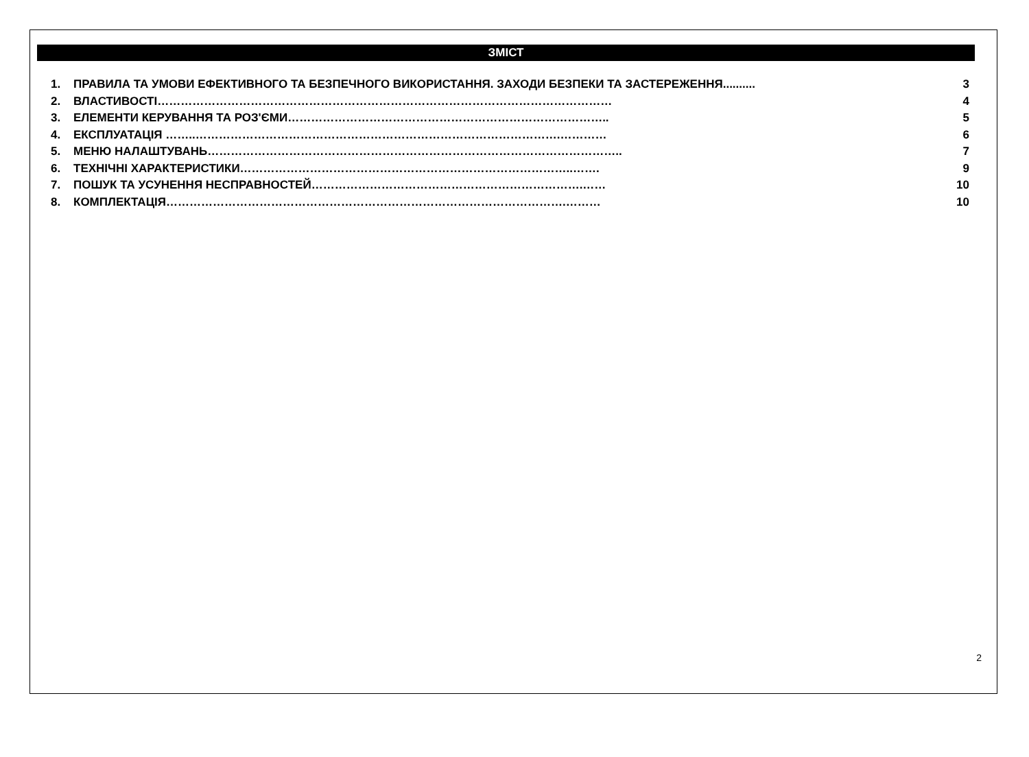ЗМІСТ
1. ПРАВИЛА ТА УМОВИ ЕФЕКТИВНОГО ТА БЕЗПЕЧНОГО ВИКОРИСТАННЯ. ЗАХОДИ БЕЗПЕКИ ТА ЗАСТЕРЕЖЕННЯ.......... 3
2. ВЛАСТИВОСТІ……………………………………………………………………………………………………… 4
3. ЕЛЕМЕНТИ КЕРУВАННЯ ТА РОЗ'ЄМИ……………………………………………………………………….. 5
4. ЕКСПЛУАТАЦІЯ ……..………………………………………………………………………………….………… 6
5. МЕНЮ НАЛАШТУВАНЬ…………………………………………………………………………………………….. 7
6. ТЕХНІЧНІ ХАРАКТЕРИСТИКИ…………………………………………………………………………..……. 9
7. ПОШУК ТА УСУНЕННЯ НЕСПРАВНОСТЕЙ…………………………………………………………….…… 10
8. КОМПЛЕКТАЦІЯ………………………………………………………………………………………….……… 10
2